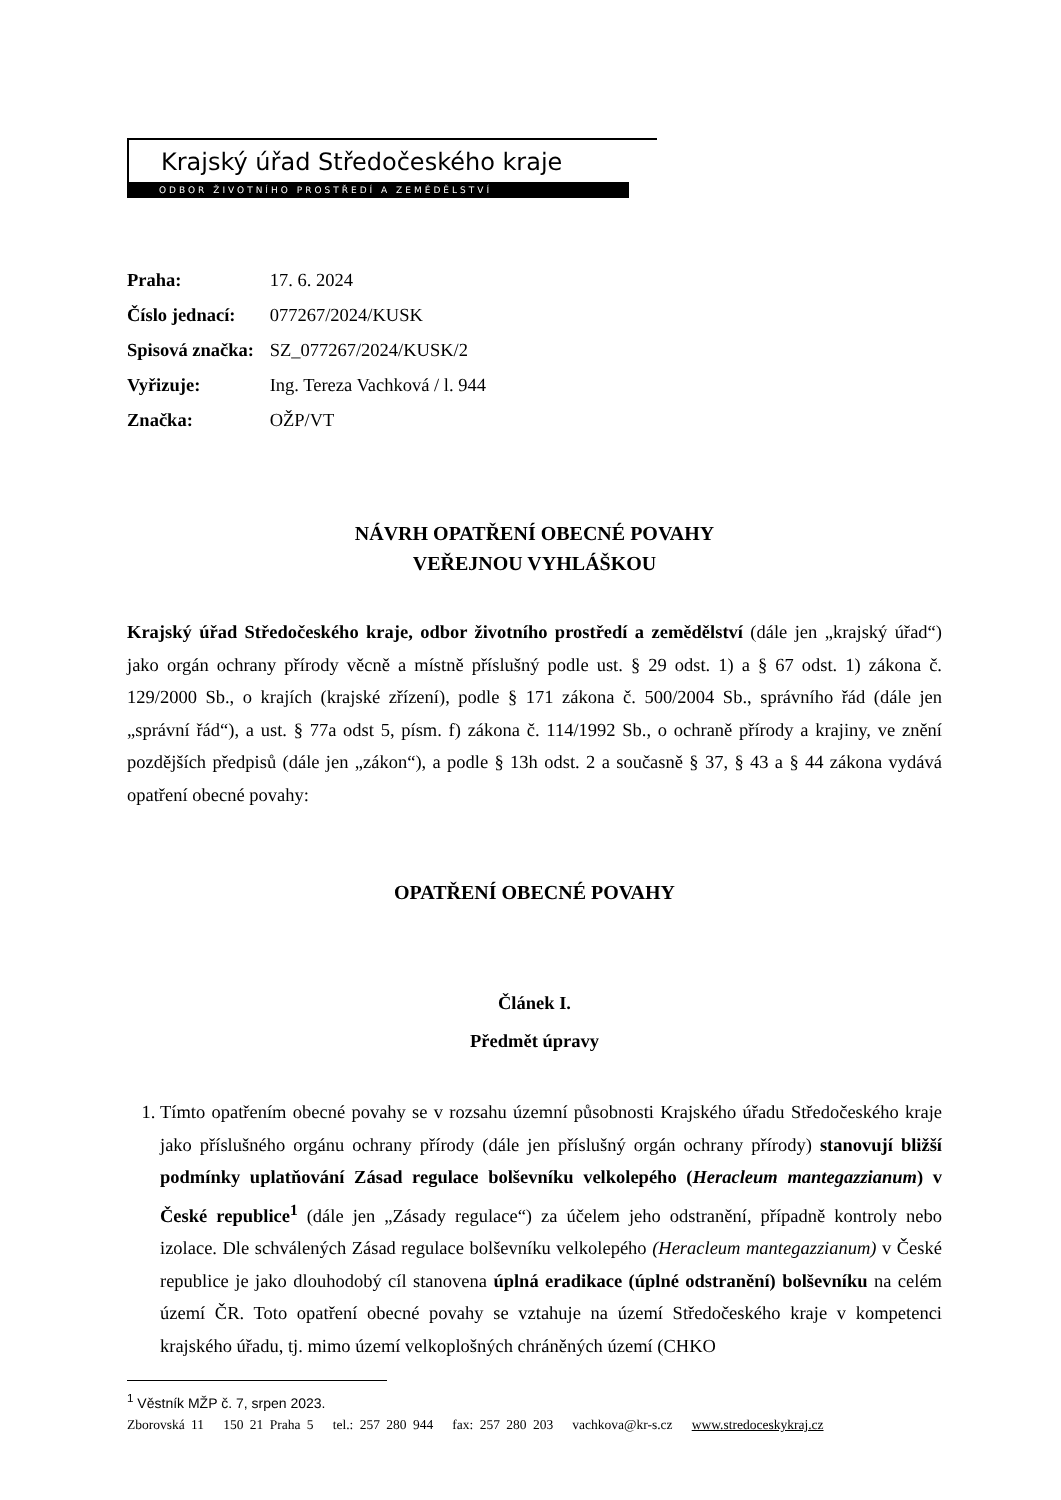Krajský úřad Středočeského kraje
ODBOR ŽIVOTNÍHO PROSTŘEDÍ A ZEMĚDĚLSTVÍ
Praha: 17. 6. 2024
Číslo jednací: 077267/2024/KUSK
Spisová značka: SZ_077267/2024/KUSK/2
Vyřizuje: Ing. Tereza Vachková / l. 944
Značka: OŽP/VT
NÁVRH OPATŘENÍ OBECNÉ POVAHY
VEŘEJNOU VYHLÁŠKOU
Krajský úřad Středočeského kraje, odbor životního prostředí a zemědělství (dále jen „krajský úřad“) jako orgán ochrany přírody věcně a místně příslušný podle ust. § 29 odst. 1) a § 67 odst. 1) zákona č. 129/2000 Sb., o krajích (krajské zřízení), podle § 171 zákona č. 500/2004 Sb., správního řád (dále jen „správní řád“), a ust. § 77a odst 5, písm. f) zákona č. 114/1992 Sb., o ochraně přírody a krajiny, ve znění pozdějších předpisů (dále jen „zákon“), a podle § 13h odst. 2 a současně § 37, § 43 a § 44 zákona vydává opatření obecné povahy:
OPATŘENÍ OBECNÉ POVAHY
Článek I.
Předmět úpravy
1. Tímto opatřením obecné povahy se v rozsahu územní působnosti Krajského úřadu Středočeského kraje jako příslušného orgánu ochrany přírody (dále jen příslušný orgán ochrany přírody) stanovují bližší podmínky uplatňování Zásad regulace bolševníku velkolepého (Heracleum mantegazzianum) v České republice<sup>1</sup> (dále jen „Zásady regulace“) za účelem jeho odstranění, případně kontroly nebo izolace. Dle schválených Zásad regulace bolševníku velkolepého (Heracleum mantegazzianum) v České republice je jako dlouhodobý cíl stanovena úplná eradikace (úplné odstranění) bolševníku na celém území ČR. Toto opatření obecné povahy se vztahuje na území Středočeského kraje v kompetenci krajského úřadu, tj. mimo území velkoplošných chráněných území (CHKO
<sup>1</sup> Věstník MŽP č. 7, srpen 2023.
Zborovská 11 150 21 Praha 5 tel.: 257 280 944 fax: 257 280 203 vachkova@kr-s.cz www.stredoceskykraj.cz